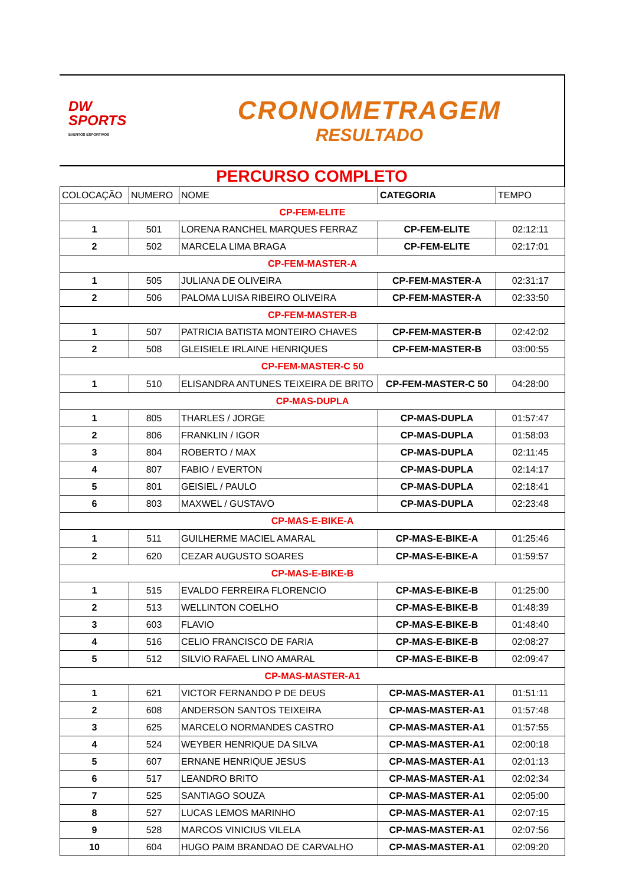DW
SPORTS
EVENTOS ESPORTIVOS
CRONOMETRAGEM
RESULTADO
PERCURSO COMPLETO
| COLOCAÇÃO | NUMERO | NOME | CATEGORIA | TEMPO |
| --- | --- | --- | --- | --- |
| CP-FEM-ELITE | | | | |
| 1 | 501 | LORENA RANCHEL MARQUES FERRAZ | CP-FEM-ELITE | 02:12:11 |
| 2 | 502 | MARCELA LIMA BRAGA | CP-FEM-ELITE | 02:17:01 |
| CP-FEM-MASTER-A | | | | |
| 1 | 505 | JULIANA DE OLIVEIRA | CP-FEM-MASTER-A | 02:31:17 |
| 2 | 506 | PALOMA LUISA RIBEIRO OLIVEIRA | CP-FEM-MASTER-A | 02:33:50 |
| CP-FEM-MASTER-B | | | | |
| 1 | 507 | PATRICIA BATISTA MONTEIRO CHAVES | CP-FEM-MASTER-B | 02:42:02 |
| 2 | 508 | GLEISIELE IRLAINE HENRIQUES | CP-FEM-MASTER-B | 03:00:55 |
| CP-FEM-MASTER-C 50 | | | | |
| 1 | 510 | ELISANDRA ANTUNES TEIXEIRA DE BRITO | CP-FEM-MASTER-C 50 | 04:28:00 |
| CP-MAS-DUPLA | | | | |
| 1 | 805 | THARLES / JORGE | CP-MAS-DUPLA | 01:57:47 |
| 2 | 806 | FRANKLIN / IGOR | CP-MAS-DUPLA | 01:58:03 |
| 3 | 804 | ROBERTO / MAX | CP-MAS-DUPLA | 02:11:45 |
| 4 | 807 | FABIO / EVERTON | CP-MAS-DUPLA | 02:14:17 |
| 5 | 801 | GEISIEL / PAULO | CP-MAS-DUPLA | 02:18:41 |
| 6 | 803 | MAXWEL / GUSTAVO | CP-MAS-DUPLA | 02:23:48 |
| CP-MAS-E-BIKE-A | | | | |
| 1 | 511 | GUILHERME MACIEL AMARAL | CP-MAS-E-BIKE-A | 01:25:46 |
| 2 | 620 | CEZAR AUGUSTO SOARES | CP-MAS-E-BIKE-A | 01:59:57 |
| CP-MAS-E-BIKE-B | | | | |
| 1 | 515 | EVALDO FERREIRA FLORENCIO | CP-MAS-E-BIKE-B | 01:25:00 |
| 2 | 513 | WELLINTON COELHO | CP-MAS-E-BIKE-B | 01:48:39 |
| 3 | 603 | FLAVIO | CP-MAS-E-BIKE-B | 01:48:40 |
| 4 | 516 | CELIO FRANCISCO DE FARIA | CP-MAS-E-BIKE-B | 02:08:27 |
| 5 | 512 | SILVIO RAFAEL LINO AMARAL | CP-MAS-E-BIKE-B | 02:09:47 |
| CP-MAS-MASTER-A1 | | | | |
| 1 | 621 | VICTOR FERNANDO P DE DEUS | CP-MAS-MASTER-A1 | 01:51:11 |
| 2 | 608 | ANDERSON SANTOS TEIXEIRA | CP-MAS-MASTER-A1 | 01:57:48 |
| 3 | 625 | MARCELO NORMANDES CASTRO | CP-MAS-MASTER-A1 | 01:57:55 |
| 4 | 524 | WEYBER HENRIQUE DA SILVA | CP-MAS-MASTER-A1 | 02:00:18 |
| 5 | 607 | ERNANE HENRIQUE JESUS | CP-MAS-MASTER-A1 | 02:01:13 |
| 6 | 517 | LEANDRO BRITO | CP-MAS-MASTER-A1 | 02:02:34 |
| 7 | 525 | SANTIAGO SOUZA | CP-MAS-MASTER-A1 | 02:05:00 |
| 8 | 527 | LUCAS LEMOS MARINHO | CP-MAS-MASTER-A1 | 02:07:15 |
| 9 | 528 | MARCOS VINICIUS VILELA | CP-MAS-MASTER-A1 | 02:07:56 |
| 10 | 604 | HUGO PAIM BRANDAO DE CARVALHO | CP-MAS-MASTER-A1 | 02:09:20 |